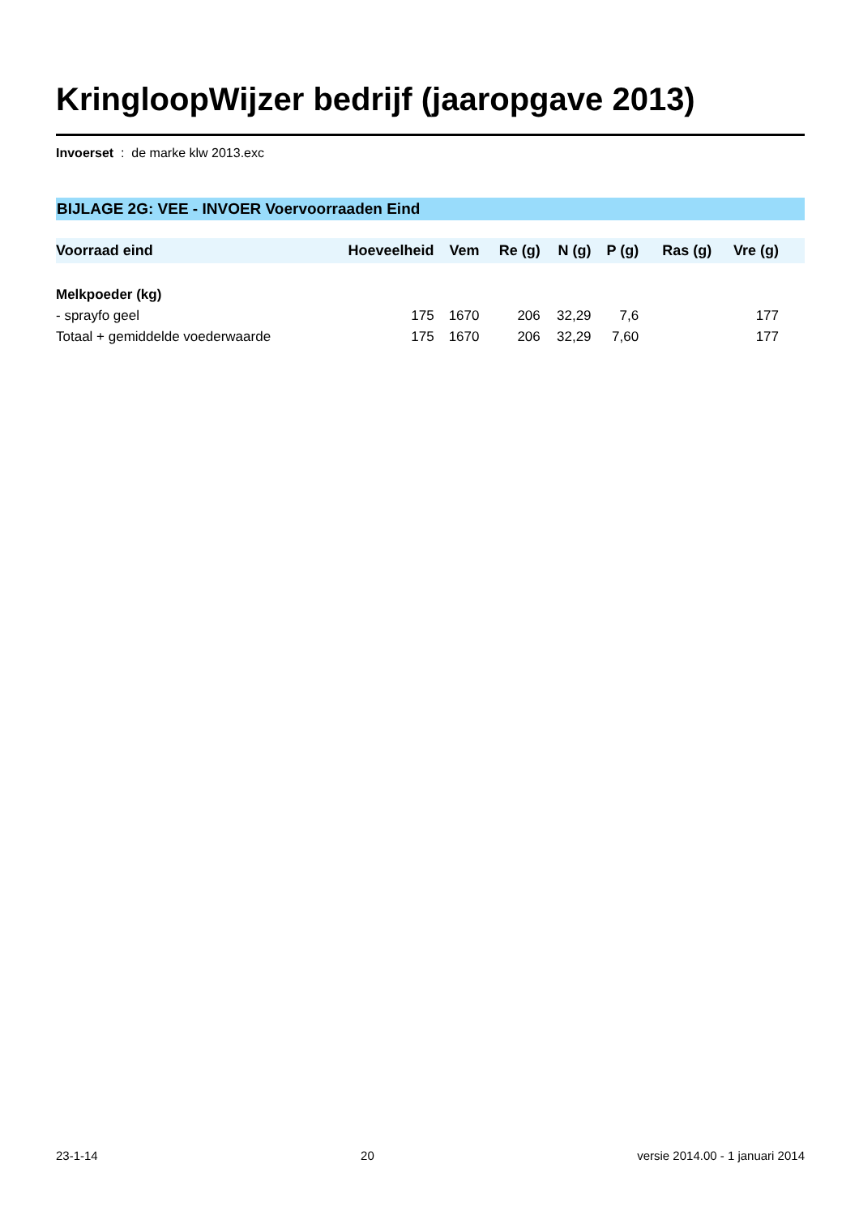KringloopWijzer bedrijf (jaaropgave 2013)
Invoerset : de marke klw 2013.exc
BIJLAGE 2G: VEE - INVOER Voervoorraaden Eind
| Voorraad eind | Hoeveelheid | Vem | Re (g) | N (g) | P (g) | Ras (g) | Vre (g) | |
| --- | --- | --- | --- | --- | --- | --- | --- | --- |
| Melkpoeder (kg) | | | | | | | | |
| - sprayfo geel | 175 | 1670 | 206 | 32,29 | 7,6 | | 177 | |
| Totaal + gemiddelde voederwaarde | 175 | 1670 | 206 | 32,29 | 7,60 | | 177 | |
23-1-14 20 versie 2014.00 - 1 januari 2014